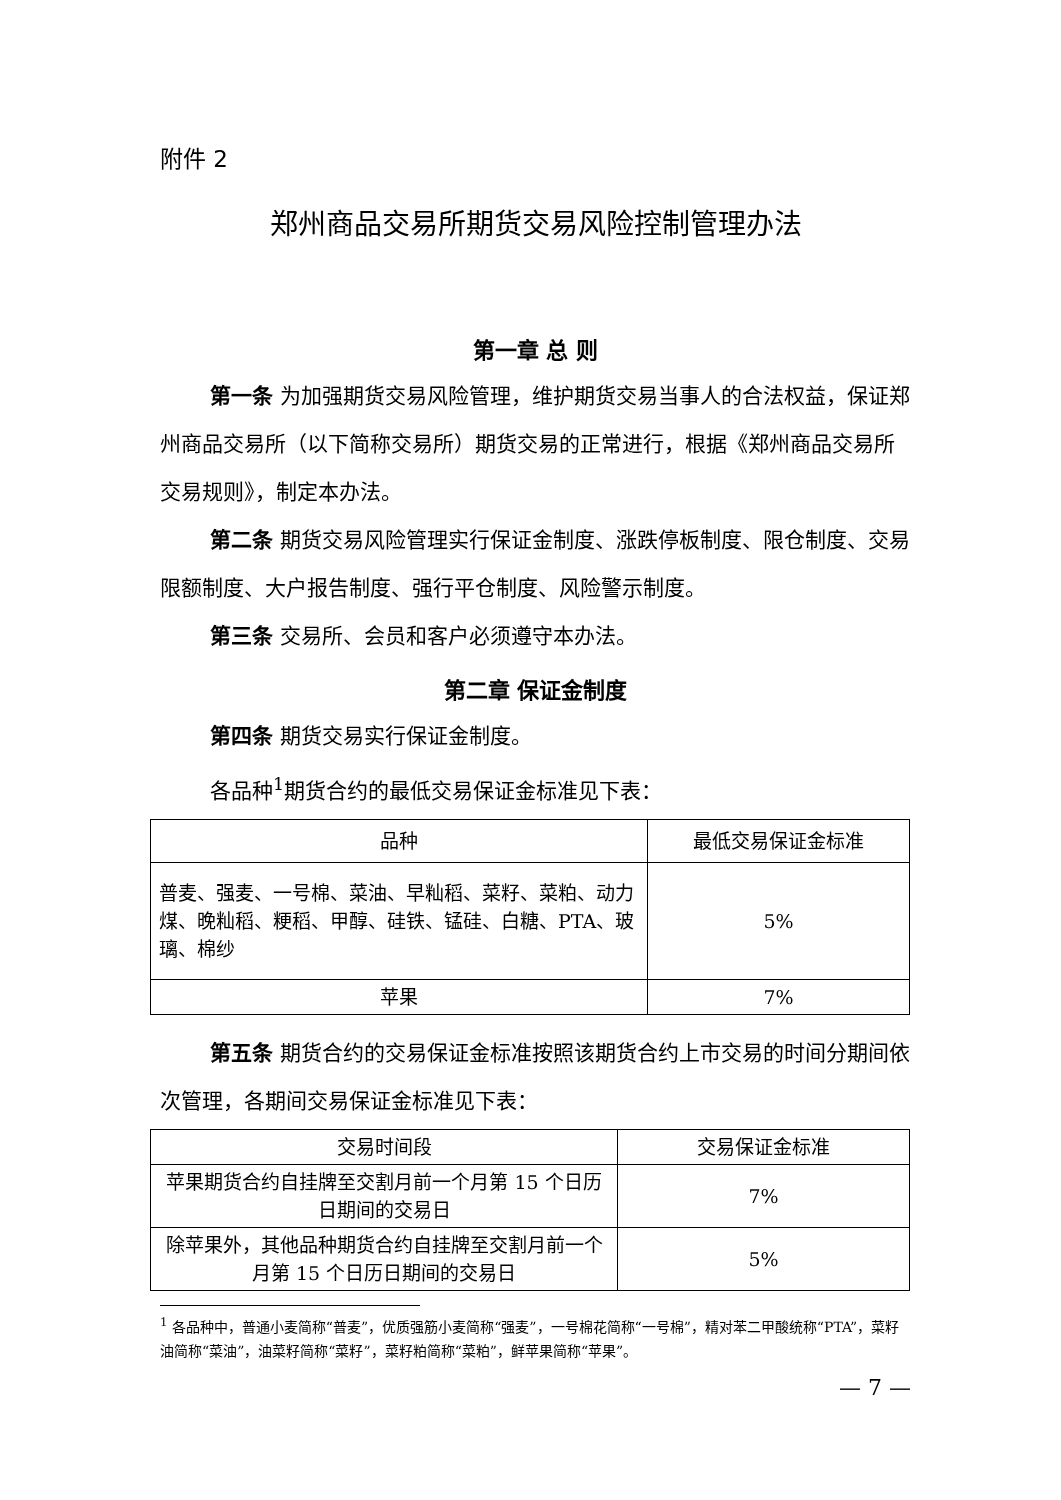附件 2
郑州商品交易所期货交易风险控制管理办法
第一章 总 则
第一条 为加强期货交易风险管理，维护期货交易当事人的合法权益，保证郑州商品交易所（以下简称交易所）期货交易的正常进行，根据《郑州商品交易所交易规则》，制定本办法。
第二条 期货交易风险管理实行保证金制度、涨跌停板制度、限仓制度、交易限额制度、大户报告制度、强行平仓制度、风险警示制度。
第三条 交易所、会员和客户必须遵守本办法。
第二章 保证金制度
第四条 期货交易实行保证金制度。
各品种<sup>1</sup>期货合约的最低交易保证金标准见下表：
| 品种 | 最低交易保证金标准 |
| --- | --- |
| 普麦、强麦、一号棉、菜油、早籼稻、菜籽、菜粕、动力煤、晚籼稻、粳稻、甲醇、硅铁、锰硅、白糖、PTA、玻璃、棉纱 | 5% |
| 苹果 | 7% |
第五条 期货合约的交易保证金标准按照该期货合约上市交易的时间分期间依次管理，各期间交易保证金标准见下表：
| 交易时间段 | 交易保证金标准 |
| --- | --- |
| 苹果期货合约自挂牌至交割月前一个月第 15 个日历日期间的交易日 | 7% |
| 除苹果外，其他品种期货合约自挂牌至交割月前一个月第 15 个日历日期间的交易日 | 5% |
<sup>1</sup> 各品种中，普通小麦简称“普麦”，优质强筋小麦简称“强麦”，一号棉花简称“一号棉”，精对苯二甲酸统称“PTA”，菜籽油简称“菜油”，油菜籽简称“菜籽”，菜籽粕简称“菜粕”，鲜苹果简称“苹果”。
— 7 —